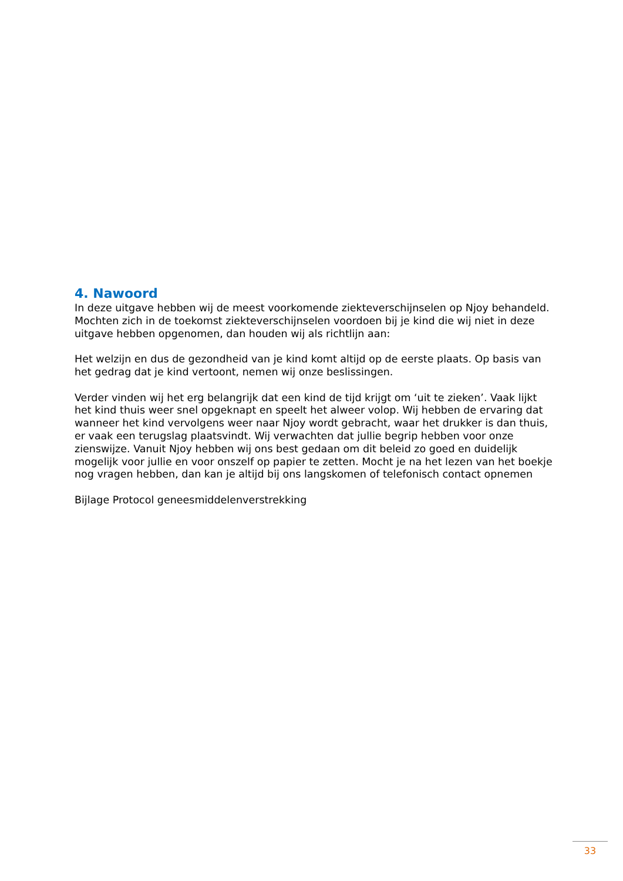4. Nawoord
In deze uitgave hebben wij de meest voorkomende ziekteverschijnselen op Njoy behandeld. Mochten zich in de toekomst ziekteverschijnselen voordoen bij je kind die wij niet in deze uitgave hebben opgenomen, dan houden wij als richtlijn aan:
Het welzijn en dus de gezondheid van je kind komt altijd op de eerste plaats. Op basis van het gedrag dat je kind vertoont, nemen wij onze beslissingen.
Verder vinden wij het erg belangrijk dat een kind de tijd krijgt om ‘uit te zieken’. Vaak lijkt het kind thuis weer snel opgeknapt en speelt het alweer volop. Wij hebben de ervaring dat wanneer het kind vervolgens weer naar Njoy wordt gebracht, waar het drukker is dan thuis, er vaak een terugslag plaatsvindt. Wij verwachten dat jullie begrip hebben voor onze zienswijze. Vanuit Njoy hebben wij ons best gedaan om dit beleid zo goed en duidelijk mogelijk voor jullie en voor onszelf op papier te zetten. Mocht je na het lezen van het boekje nog vragen hebben, dan kan je altijd bij ons langskomen of telefonisch contact opnemen
Bijlage Protocol geneesmiddelenverstrekking
33